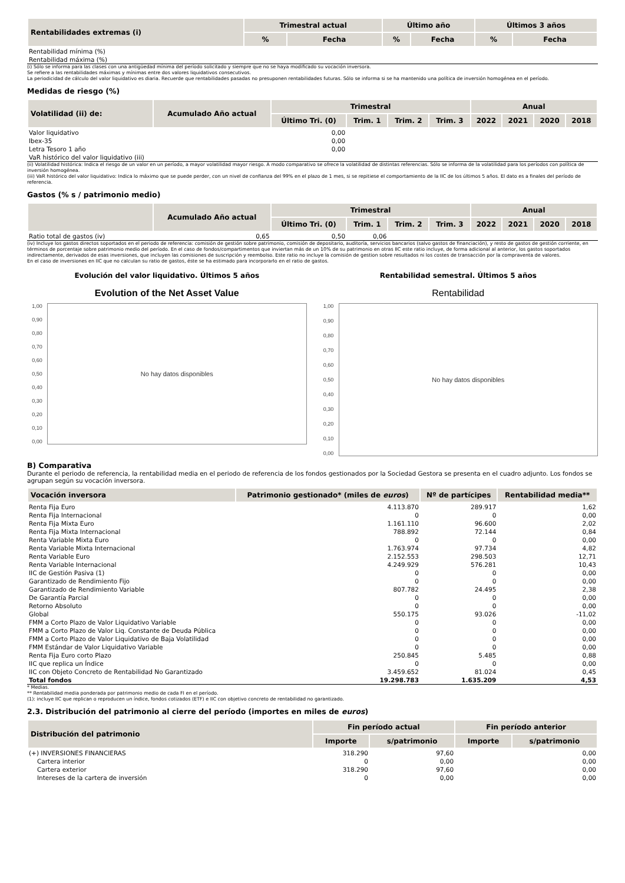| Rentabilidades extremas (i) | Trimestral actual | | Último año | | Últimos 3 años | |
| --- | --- | --- | --- | --- | --- | --- |
| | % | Fecha | % | Fecha | % | Fecha |
| Rentabilidad mínima (%) | | | | | | |
| Rentabilidad máxima (%) | | | | | | |
(i) Sólo se informa para las clases con una antigüedad mínima del período solicitado y siempre que no se haya modificado su vocación inversora.
Se refiere a las rentabilidades máximas y mínimas entre dos valores liquidativos consecutivos.
La periodicidad de cálculo del valor liquidativo es diaria. Recuerde que rentabilidades pasadas no presuponen rentabilidades futuras. Sólo se informa si se ha mantenido una política de inversión homogénea en el período.
Medidas de riesgo (%)
| Volatilidad (ii) de: | Acumulado Año actual | Trimestral | | | | Anual | | | |
| --- | --- | --- | --- | --- | --- | --- | --- | --- | --- |
| | | Último Tri. (0) | Trim. 1 | Trim. 2 | Trim. 3 | 2022 | 2021 | 2020 | 2018 |
| Valor liquidativo | | 0,00 | | | | | | | |
| Ibex-35 | | 0,00 | | | | | | | |
| Letra Tesoro 1 año | | 0,00 | | | | | | | |
| VaR histórico del valor liquidativo (iii) | | | | | | | | | |
(ii) Volatilidad histórica: Indica el riesgo de un valor en un período, a mayor volatilidad mayor riesgo. A modo comparativo se ofrece la volatilidad de distintas referencias. Sólo se informa de la volatilidad para los períodos con política de inversión homogénea.
(iii) VaR histórico del valor liquidativo: Indica lo máximo que se puede perder, con un nivel de confianza del 99% en el plazo de 1 mes, si se repitiese el comportamiento de la IIC de los últimos 5 años. El dato es a finales del período de referencia.
Gastos (% s / patrimonio medio)
| | Acumulado Año actual | Trimestral | | | | Anual | | | |
| --- | --- | --- | --- | --- | --- | --- | --- | --- | --- |
| | | Último Tri. (0) | Trim. 1 | Trim. 2 | Trim. 3 | 2022 | 2021 | 2020 | 2018 |
| Ratio total de gastos (iv) | 0,65 | 0,50 | 0,06 | | | | | | |
(iv) Incluye los gastos directos soportados en el periodo de referencia: comisión de gestión sobre patrimonio, comisión de depositario, auditoría, servicios bancarios (salvo gastos de financiación), y resto de gastos de gestión corriente, en términos de porcentaje sobre patrimonio medio del período. En el caso de fondos/compartimentos que inviertan más de un 10% de su patrimonio en otras IIC este ratio incluye, de forma adicional al anterior, los gastos soportados indirectamente, derivados de esas inversiones, que incluyen las comisiones de suscripción y reembolso. Este ratio no incluye la comisión de gestion sobre resultados ni los costes de transacción por la compraventa de valores.
En el caso de inversiones en IIC que no calculan su ratio de gastos, éste se ha estimado para incorporarlo en el ratio de gastos.
Evolución del valor liquidativo. Últimos 5 años
Evolution of the Net Asset Value
1,00
0,90
0,80
0,70
0,60
0,50
0,40
0,30
0,20
0,10
0,00
No hay datos disponibles
Rentabilidad semestral. Últimos 5 años
Rentabilidad
1,00
0,90
0,80
0,70
0,60
0,50
0,40
0,30
0,20
0,10
0,00
No hay datos disponibles
B) Comparativa
Durante el periodo de referencia, la rentabilidad media en el periodo de referencia de los fondos gestionados por la Sociedad Gestora se presenta en el cuadro adjunto. Los fondos se agrupan según su vocación inversora.
| Vocación inversora | Patrimonio gestionado* (miles de euros ) | Nº de partícipes | Rentabilidad media** |
| --- | --- | --- | --- |
| Renta Fija Euro | 4.113.870 | 289.917 | 1,62 |
| Renta Fija Internacional | 0 | 0 | 0,00 |
| Renta Fija Mixta Euro | 1.161.110 | 96.600 | 2,02 |
| Renta Fija Mixta Internacional | 788.892 | 72.144 | 0,84 |
| Renta Variable Mixta Euro | 0 | 0 | 0,00 |
| Renta Variable Mixta Internacional | 1.763.974 | 97.734 | 4,82 |
| Renta Variable Euro | 2.152.553 | 298.503 | 12,71 |
| Renta Variable Internacional | 4.249.929 | 576.281 | 10,43 |
| IIC de Gestión Pasiva (1) | 0 | 0 | 0,00 |
| Garantizado de Rendimiento Fijo | 0 | 0 | 0,00 |
| Garantizado de Rendimiento Variable | 807.782 | 24.495 | 2,38 |
| De Garantía Parcial | 0 | 0 | 0,00 |
| Retorno Absoluto | 0 | 0 | 0,00 |
| Global | 550.175 | 93.026 | -11,02 |
| FMM a Corto Plazo de Valor Liquidativo Variable | 0 | 0 | 0,00 |
| FMM a Corto Plazo de Valor Liq. Constante de Deuda Pública | 0 | 0 | 0,00 |
| FMM a Corto Plazo de Valor Liquidativo de Baja Volatilidad | 0 | 0 | 0,00 |
| FMM Estándar de Valor Liquidativo Variable | 0 | 0 | 0,00 |
| Renta Fija Euro corto Plazo | 250.845 | 5.485 | 0,88 |
| IIC que replica un Índice | 0 | 0 | 0,00 |
| IIC con Objeto Concreto de Rentabilidad No Garantizado | 3.459.652 | 81.024 | 0,45 |
| Total fondos | 19.298.783 | 1.635.209 | 4,53 |
* Medias.
** Rentabilidad media ponderada por patrimonio medio de cada FI en el período.
(1): incluye IIC que replican o reproducen un índice, fondos cotizados (ETF) e IIC con objetivo concreto de rentabilidad no garantizado.
2.3. Distribución del patrimonio al cierre del período (importes en miles de euros)
| Distribución del patrimonio | Fin período actual | | Fin período anterior | |
| --- | --- | --- | --- | --- |
| | Importe | s/patrimonio | Importe | s/patrimonio |
| (+) INVERSIONES FINANCIERAS | 318.290 | 97,60 | | 0,00 |
| Cartera interior | 0 | 0,00 | | 0,00 |
| Cartera exterior | 318.290 | 97,60 | | 0,00 |
| Intereses de la cartera de inversión | 0 | 0,00 | | 0,00 |